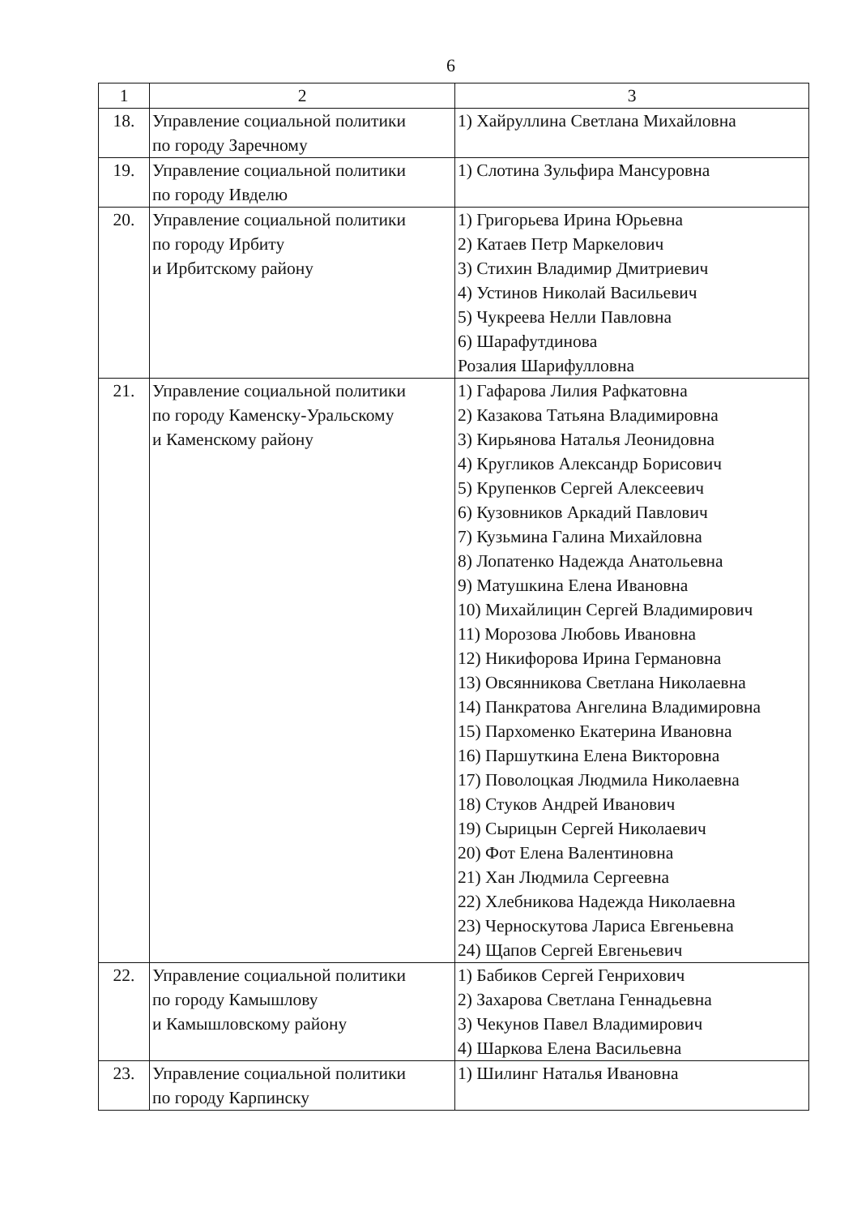6
| 1 | 2 | 3 |
| --- | --- | --- |
| 18. | Управление социальной политики по городу Заречному | 1) Хайруллина Светлана Михайловна |
| 19. | Управление социальной политики по городу Ивделю | 1) Слотина Зульфира Мансуровна |
| 20. | Управление социальной политики по городу Ирбиту и Ирбитскому району | 1) Григорьева Ирина Юрьевна 2) Катаев Петр Маркелович 3) Стихин Владимир Дмитриевич 4) Устинов Николай Васильевич 5) Чукреева Нелли Павловна 6) Шарафутдинова Розалия Шарифулловна |
| 21. | Управление социальной политики по городу Каменску-Уральскому и Каменскому району | 1) Гафарова Лилия Рафкатовна 2) Казакова Татьяна Владимировна 3) Кирьянова Наталья Леонидовна 4) Кругликов Александр Борисович 5) Крупенков Сергей Алексеевич 6) Кузовников Аркадий Павлович 7) Кузьмина Галина Михайловна 8) Лопатенко Надежда Анатольевна 9) Матушкина Елена Ивановна 10) Михайлицин Сергей Владимирович 11) Морозова Любовь Ивановна 12) Никифорова Ирина Германовна 13) Овсянникова Светлана Николаевна 14) Панкратова Ангелина Владимировна 15) Пархоменко Екатерина Ивановна 16) Паршуткина Елена Викторовна 17) Поволоцкая Людмила Николаевна 18) Стуков Андрей Иванович 19) Сырицын Сергей Николаевич 20) Фот Елена Валентиновна 21) Хан Людмила Сергеевна 22) Хлебникова Надежда Николаевна 23) Черноскутова Лариса Евгеньевна 24) Щапов Сергей Евгеньевич |
| 22. | Управление социальной политики по городу Камышлову и Камышловскому району | 1) Бабиков Сергей Генрихович 2) Захарова Светлана Геннадьевна 3) Чекунов Павел Владимирович 4) Шаркова Елена Васильевна |
| 23. | Управление социальной политики по городу Карпинску | 1) Шилинг Наталья Ивановна |